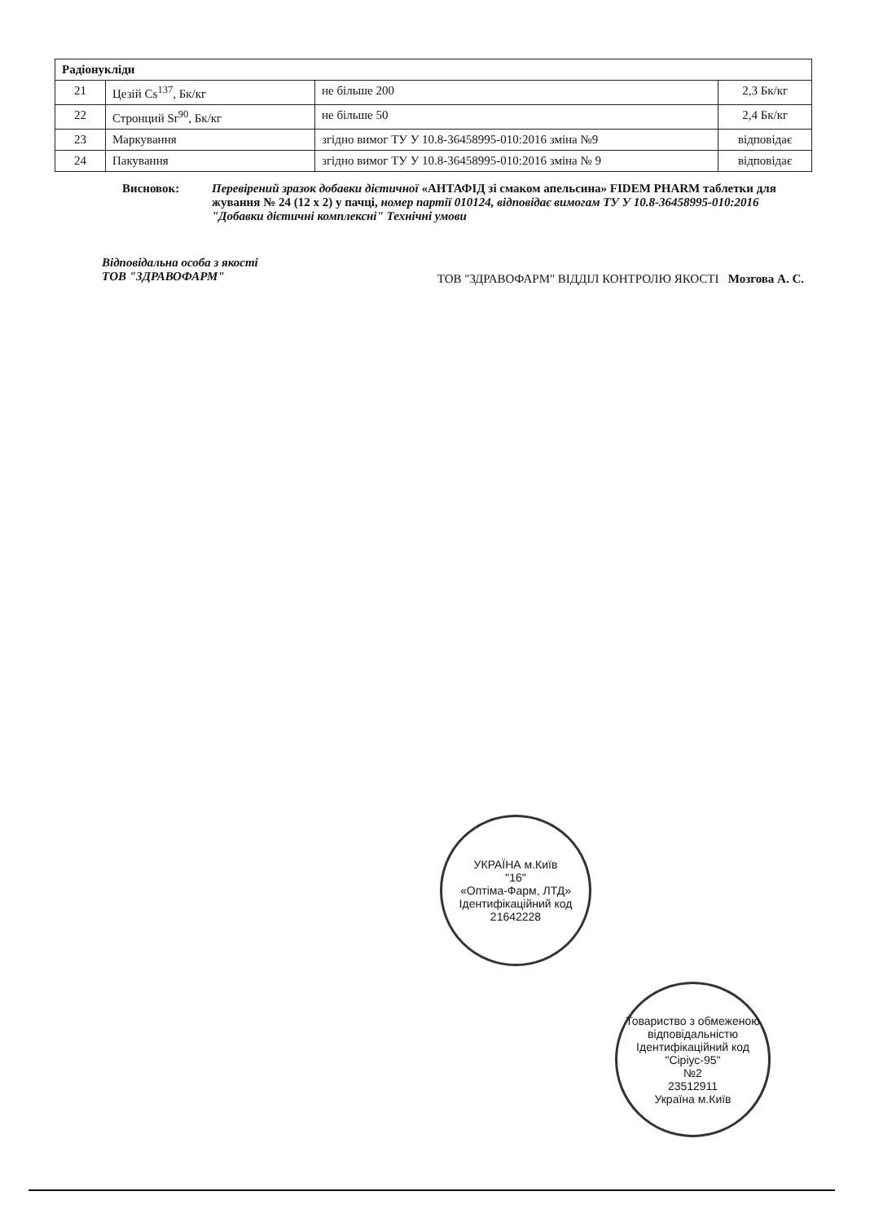| Радіонукліди | | | |
| 21 | Цезій Cs<sup>137</sup>, Бк/кг | не більше 200 | 2,3 Бк/кг |
| 22 | Стронций Sr<sup>90</sup>, Бк/кг | не більше 50 | 2,4 Бк/кг |
| 23 | Маркування | згідно вимог ТУ У 10.8-36458995-010:2016 зміна №9 | відповідає |
| 24 | Пакування | згідно вимог ТУ У 10.8-36458995-010:2016 зміна № 9 | відповідає |
Висновок: Перевірений зразок добавки дієтичної «АНТАФІД зі смаком апельсина» FIDEM PHARM таблетки для жування № 24 (12 х 2) у пачці, номер партії 010124, відповідає вимогам ТУ У 10.8-36458995-010:2016 "Добавки дієтичні комплексні" Технічні умови
Відповідальна особа з якості
ТОВ "ЗДРАВОФАРМ" ТОВ "ЗДРАВОФАРМ" ВІДДІЛ КОНТРОЛЮ ЯКОСТІ Мозгова А. С.
УКРАЇНА м.Київ
"16"
«Оптіма-Фарм, ЛТД»
Ідентифікаційний код
21642228
Товариство з обмеженою відповідальністю
Ідентифікаційний код
"Сіріус-95"
№2
23512911
Україна м.Київ